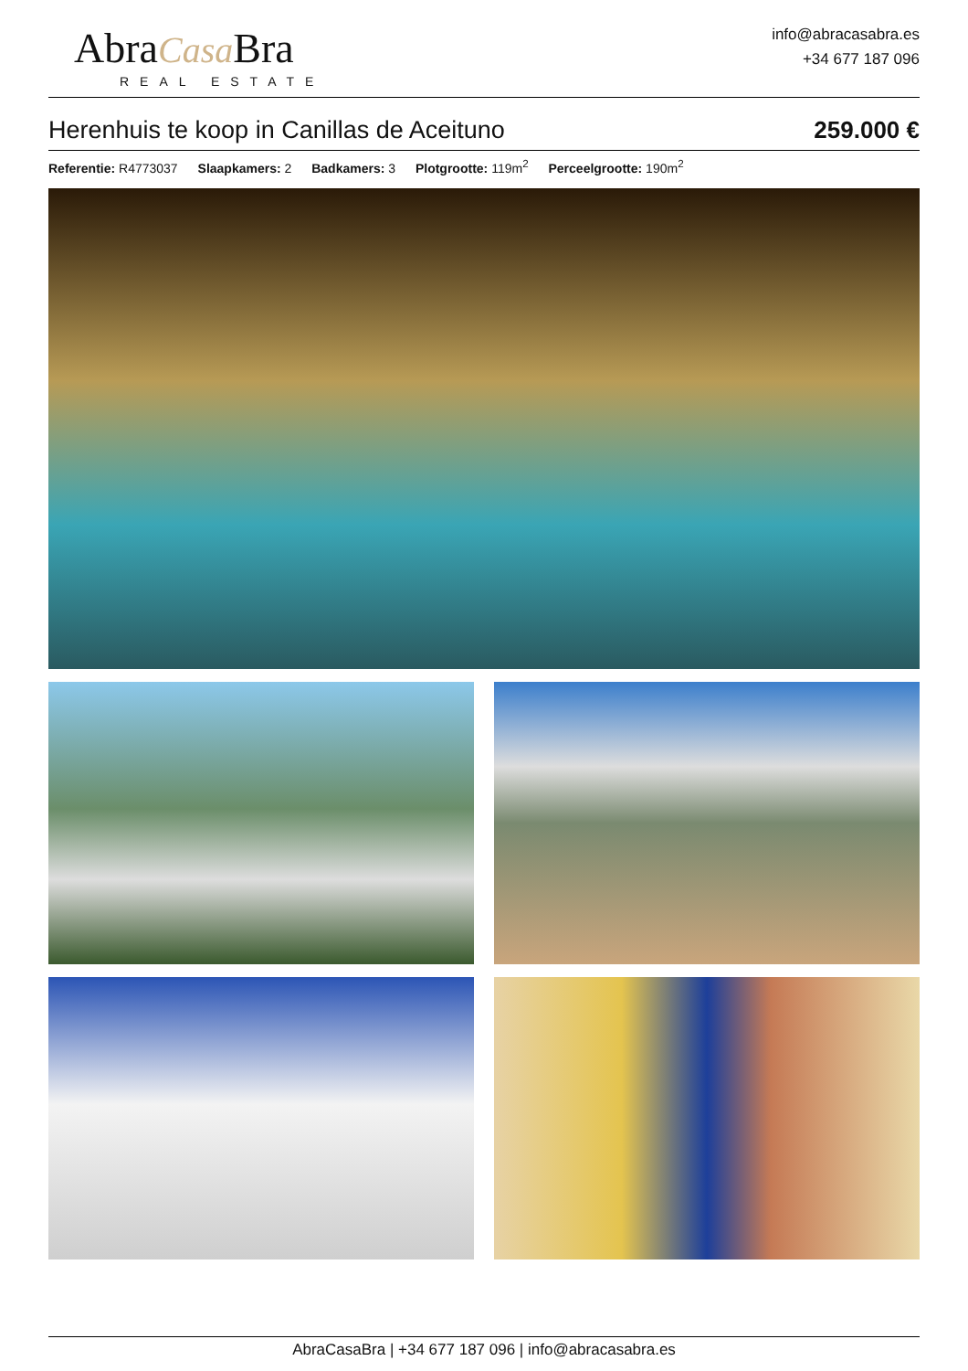AbraCasa Bra
REAL ESTATE
info@abracasabra.es
+34 677 187 096
Herenhuis te koop in Canillas de Aceituno 259.000 €
Referentie: R4773037 Slaapkamers: 2 Badkamers: 3 Plotgrootte: 119m<sup>2</sup> Perceelgrootte: 190m<sup>2</sup>
AbraCasaBra | +34 677 187 096 | info@abracasabra.es